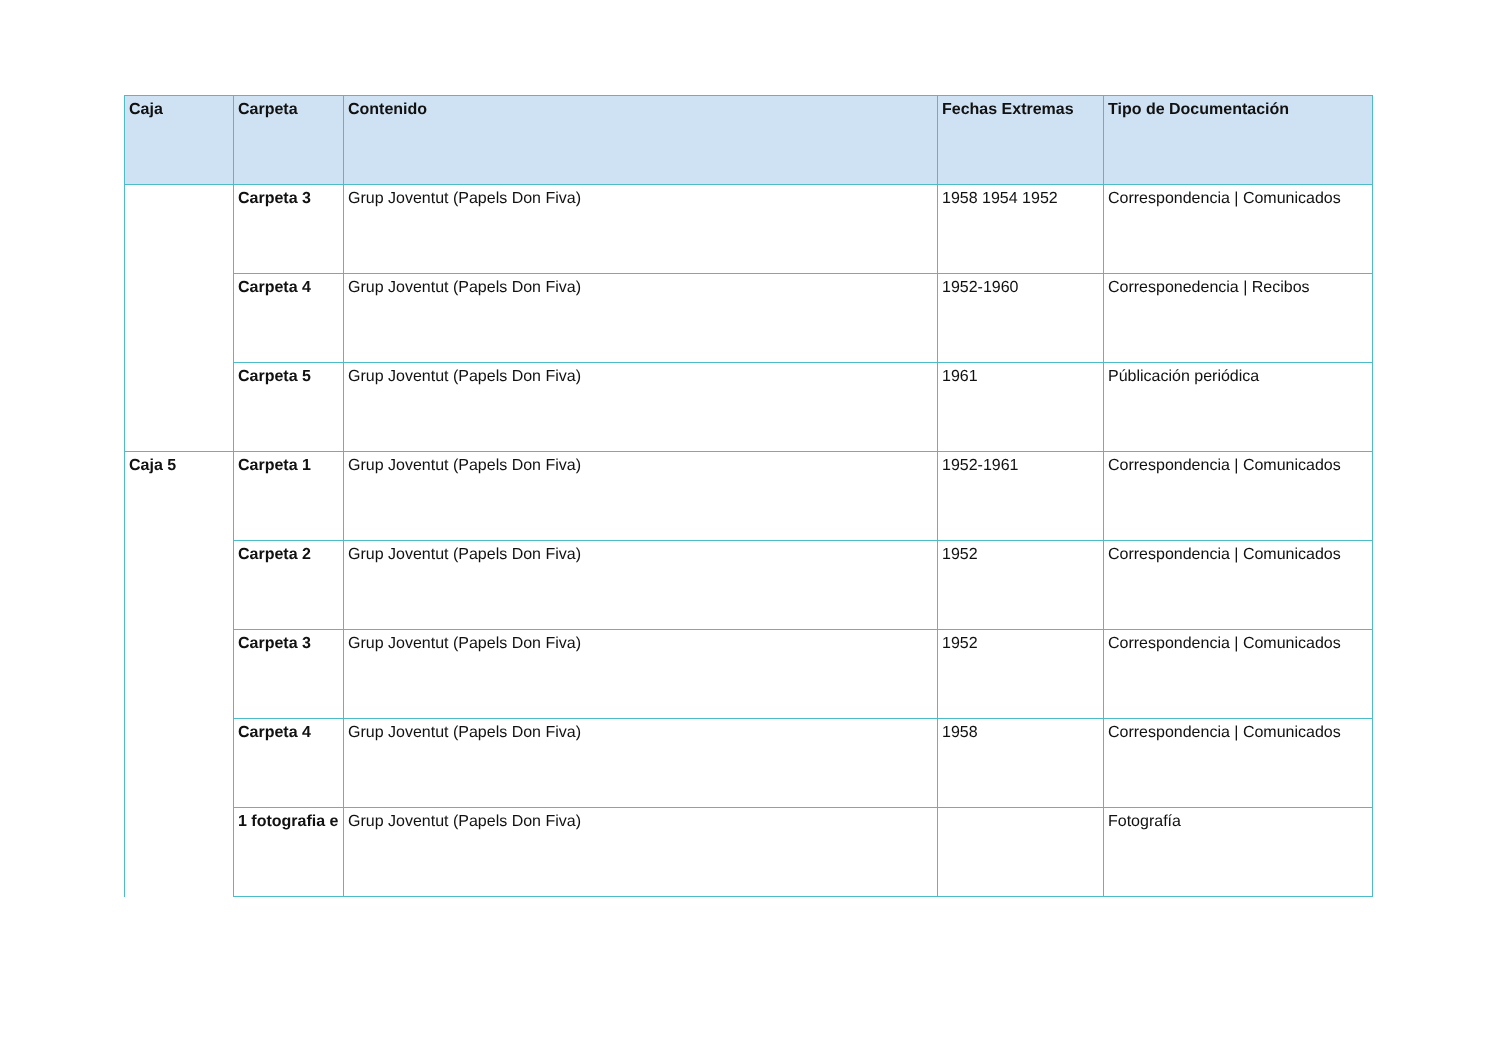| Caja | Carpeta | Contenido | Fechas Extremas | Tipo de Documentación |
| --- | --- | --- | --- | --- |
| | Carpeta 3 | Grup Joventut (Papels Don Fiva) | 1958 1954 1952 | Correspondencia / Comunicados |
| | Carpeta 4 | Grup Joventut (Papels Don Fiva) | 1952-1960 | Corresponedencia / Recibos |
| | Carpeta 5 | Grup Joventut (Papels Don Fiva) | 1961 | Públicación periódica |
| Caja 5 | Carpeta 1 | Grup Joventut (Papels Don Fiva) | 1952-1961 | Correspondencia / Comunicados |
| | Carpeta 2 | Grup Joventut (Papels Don Fiva) | 1952 | Correspondencia / Comunicados |
| | Carpeta 3 | Grup Joventut (Papels Don Fiva) | 1952 | Correspondencia / Comunicados |
| | Carpeta 4 | Grup Joventut (Papels Don Fiva) | 1958 | Correspondencia / Comunicados |
| | 1 fotografia e | Grup Joventut (Papels Don Fiva) | | Fotografía |